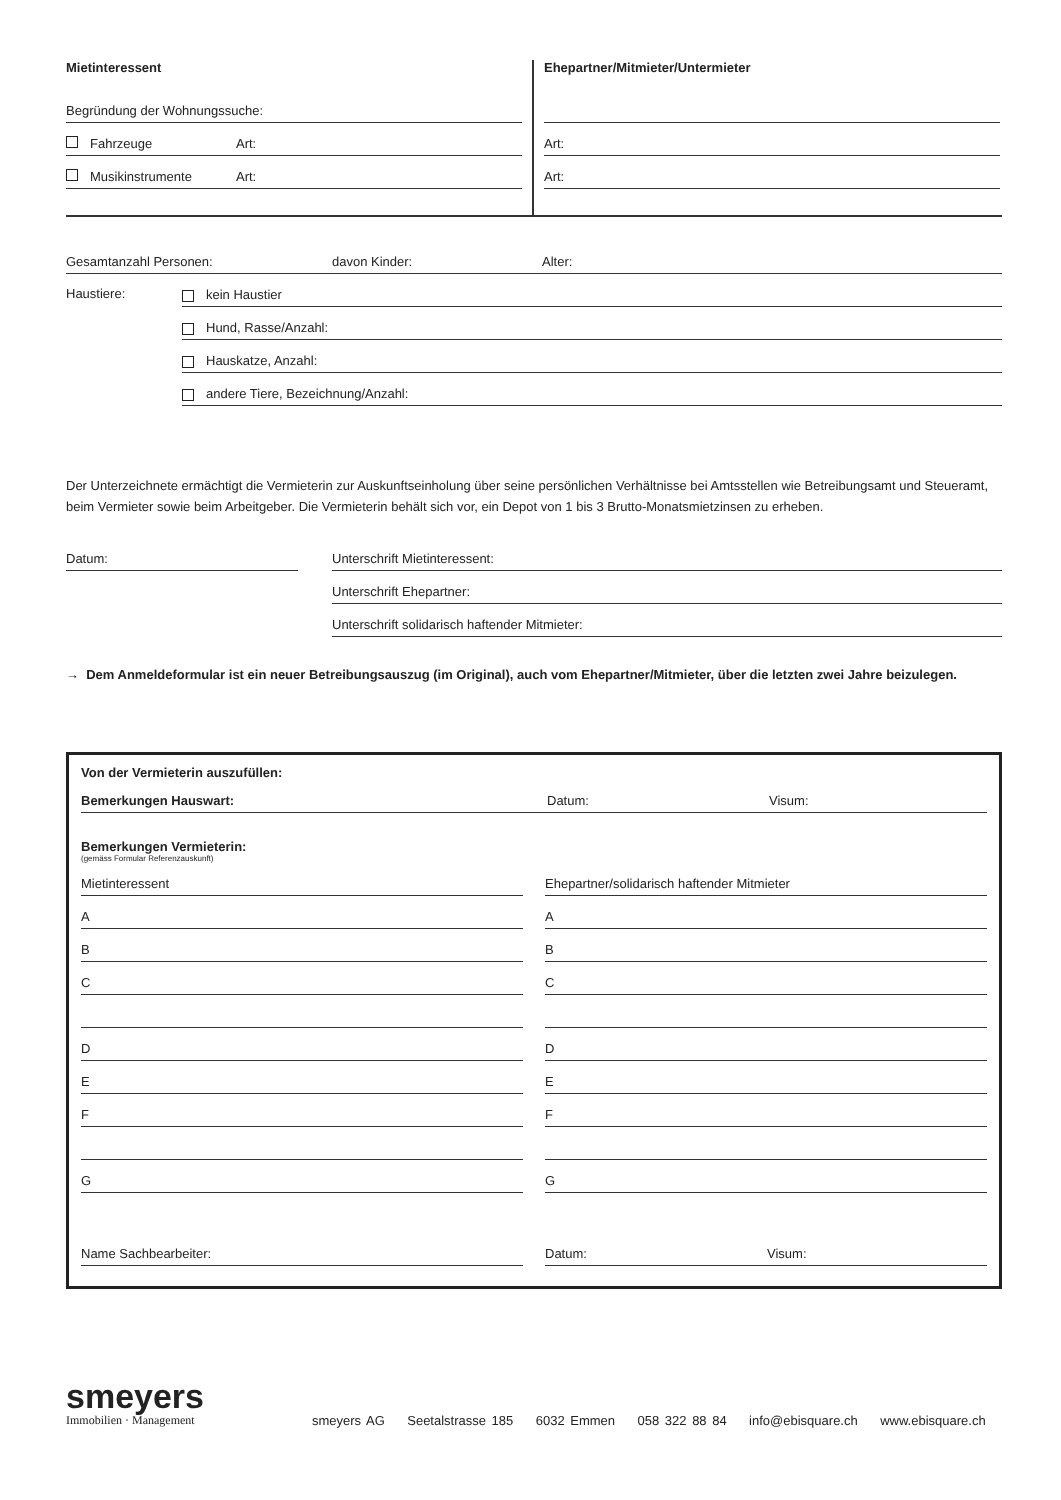Mietinteressent
Begründung der Wohnungssuche:
Fahrzeuge Art:
Musikinstrumente Art:
Ehepartner/Mitmieter/Untermieter
Art:
Art:
Gesamtanzahl Personen: davon Kinder: Alter:
Haustiere:
kein Haustier
Hund, Rasse/Anzahl:
Hauskatze, Anzahl:
andere Tiere, Bezeichnung/Anzahl:
Der Unterzeichnete ermächtigt die Vermieterin zur Auskunftseinholung über seine persönlichen Verhältnisse bei Amtsstellen wie Betreibungsamt und Steueramt,
beim Vermieter sowie beim Arbeitgeber. Die Vermieterin behält sich vor, ein Depot von 1 bis 3 Brutto-Monatsmietzinsen zu erheben.
Datum: Unterschrift Mietinteressent:
Unterschrift Ehepartner:
Unterschrift solidarisch haftender Mitmieter:
→ Dem Anmeldeformular ist ein neuer Betreibungsauszug (im Original), auch vom Ehepartner/Mitmieter, über die letzten zwei Jahre beizulegen.
Von der Vermieterin auszufüllen:
Bemerkungen Hauswart: Datum: Visum:
Bemerkungen Vermieterin:
(gemäss Formular Referenzauskunft)
Mietinteressent
A
B
C
D
E
F
G
Name Sachbearbeiter:
Ehepartner/solidarisch haftender Mitmieter
A
B
C
D
E
F
G
Datum: Visum:
smeyers
Immobilien · Management
smeyers AG Seetalstrasse 185 6032 Emmen 058 322 88 84 info@ebisquare.ch www.ebisquare.ch